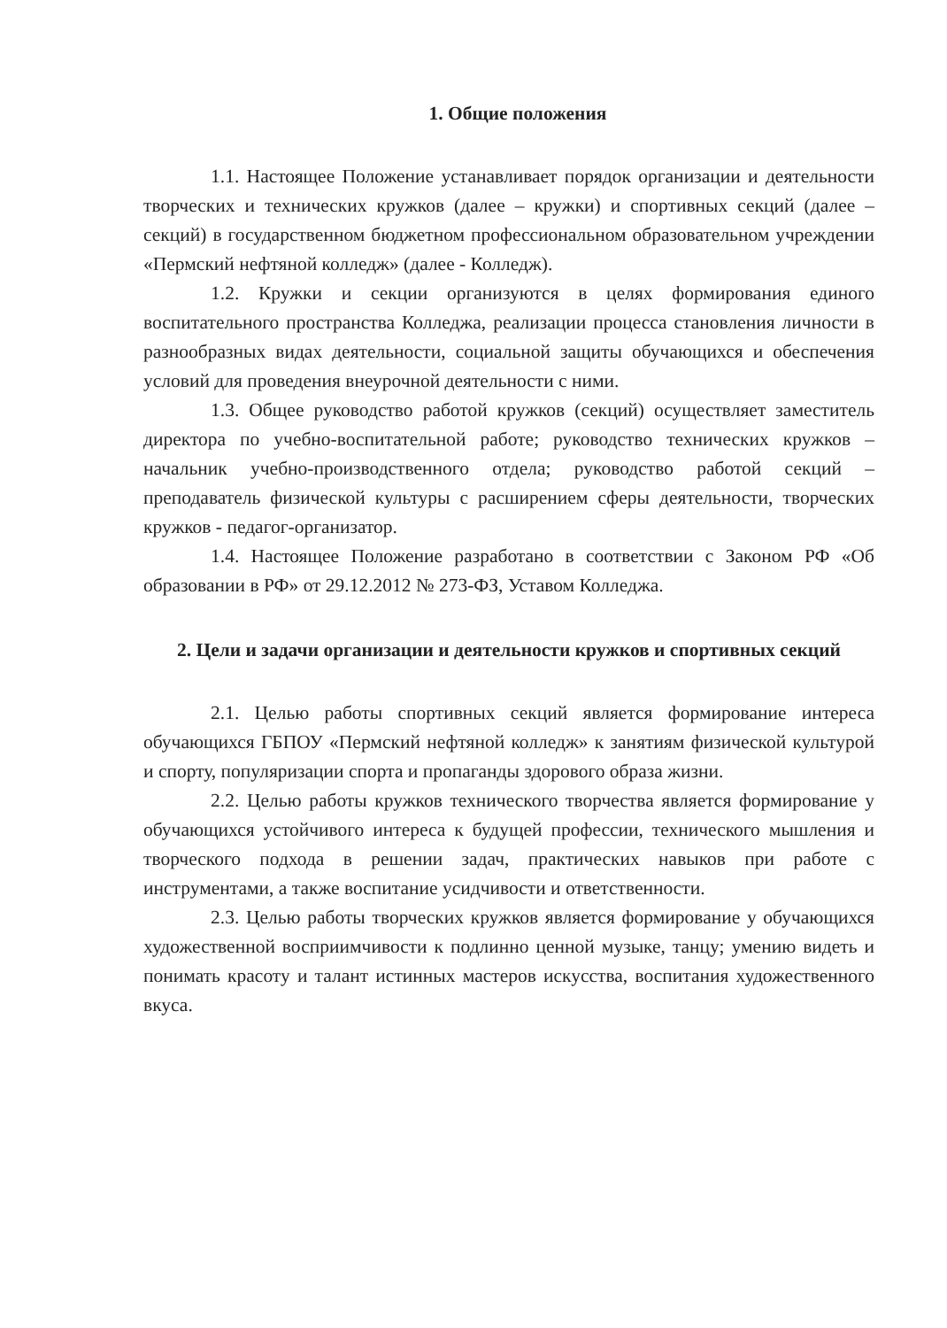1. Общие положения
1.1. Настоящее Положение устанавливает порядок организации и деятельности творческих и технических кружков (далее – кружки) и спортивных секций (далее – секций) в государственном бюджетном профессиональном образовательном учреждении «Пермский нефтяной колледж» (далее - Колледж).
1.2. Кружки и секции организуются в целях формирования единого воспитательного пространства Колледжа, реализации процесса становления личности в разнообразных видах деятельности, социальной защиты обучающихся и обеспечения условий для проведения внеурочной деятельности с ними.
1.3. Общее руководство работой кружков (секций) осуществляет заместитель директора по учебно-воспитательной работе; руководство технических кружков – начальник учебно-производственного отдела; руководство работой секций – преподаватель физической культуры с расширением сферы деятельности, творческих кружков - педагог-организатор.
1.4. Настоящее Положение разработано в соответствии с Законом РФ «Об образовании в РФ» от 29.12.2012 № 273-ФЗ, Уставом Колледжа.
2. Цели и задачи организации и деятельности кружков и спортивных секций
2.1. Целью работы спортивных секций является формирование интереса обучающихся ГБПОУ «Пермский нефтяной колледж» к занятиям физической культурой и спорту, популяризации спорта и пропаганды здорового образа жизни.
2.2. Целью работы кружков технического творчества является формирование у обучающихся устойчивого интереса к будущей профессии, технического мышления и творческого подхода в решении задач, практических навыков при работе с инструментами, а также воспитание усидчивости и ответственности.
2.3. Целью работы творческих кружков является формирование у обучающихся художественной восприимчивости к подлинно ценной музыке, танцу; умению видеть и понимать красоту и талант истинных мастеров искусства, воспитания художественного вкуса.